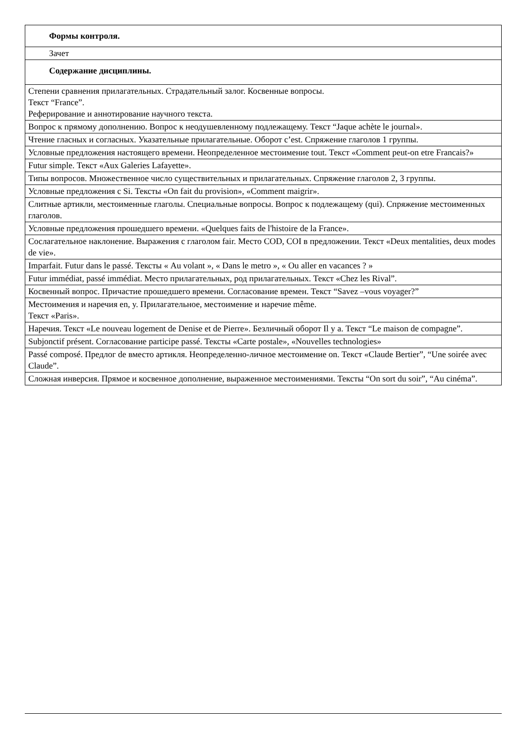| Формы контроля. |
| Зачет |
| Содержание дисциплины. |
| Степени сравнения прилагательных. Страдательный залог. Косвенные вопросы. Текст “France”. Реферирование и аннотирование научного текста. |
| Вопрос к прямому дополнению. Вопрос к неодушевленному подлежащему. Текст “Jaque achète le journal». |
| Чтение гласных и согласных. Указательные прилагательные. Оборот c’est. Спряжение глаголов 1 группы. |
| Условные предложения настоящего времени. Неопределенное местоимение tout. Текст «Comment peut-on etre Francais?» |
| Futur simple. Текст «Aux Galeries Lafayette». |
| Типы вопросов. Множественное число существительных и прилагательных. Спряжение глаголов 2, 3 группы. |
| Условные предложения с Si. Тексты «On fait du provision», «Comment maigrir». |
| Слитные артикли, местоименные глаголы. Специальные вопросы. Вопрос к подлежащему (qui). Спряжение местоименных глаголов. |
| Условные предложения прошедшего времени. «Quelques faits de l'histoire de la France». |
| Сослагательное наклонение. Выражения с глаголом fair. Место COD, COI в предложении. Текст «Deux mentalities, deux modes de vie». |
| Imparfait. Futur dans le passé. Тексты « Au volant », « Dans le metro », « Ou aller en vacances ? » |
| Futur immédiat, passé immédiat. Место прилагательных, род прилагательных. Текст «Chez les Rival”. |
| Косвенный вопрос. Причастие прошедшего времени. Согласование времен. Текст “Savez –vous voyager?” |
| Местоимения и наречия en, y. Прилагательное, местоимение и наречие même. Текст «Paris». |
| Наречия. Текст «Le nouveau logement de Denise et de Pierre». Безличный оборот Il y a. Текст “Le maison de compagne”. |
| Subjonctif présent. Согласование participe passé. Тексты «Carte postale», «Nouvelles technologies» |
| Passé composé. Предлог de вместо артикля. Неопределенно-личное местоимение on. Текст «Claude Bertier”, “Une soirée avec Claude”. |
| Сложная инверсия. Прямое и косвенное дополнение, выраженное местоимениями. Тексты “On sort du soir”, “Au cinéma”. |